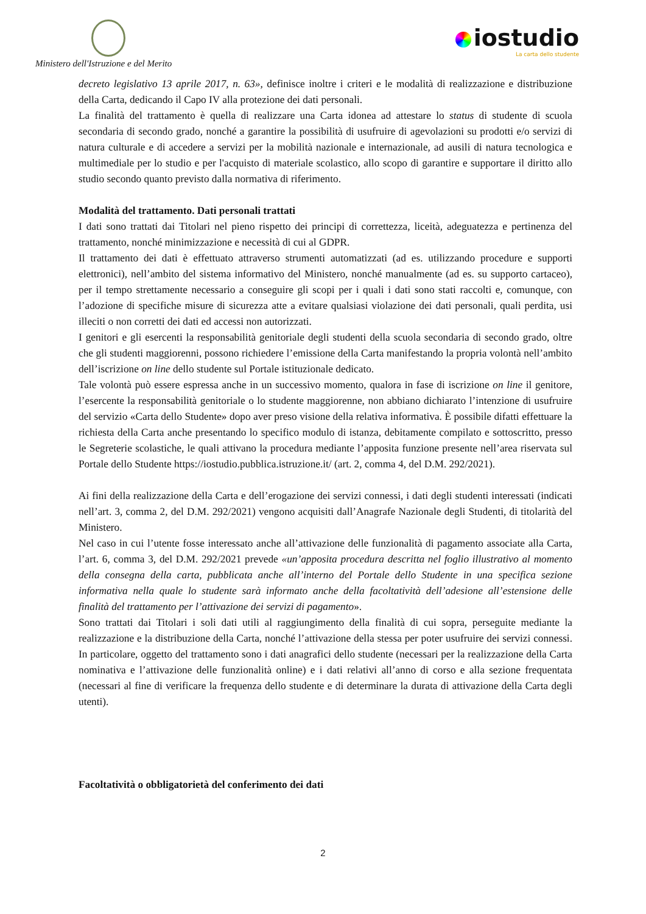Ministero dell'Istruzione e del Merito
iostudio
La carta dello studente
decreto legislativo 13 aprile 2017, n. 63», definisce inoltre i criteri e le modalità di realizzazione e distribuzione della Carta, dedicando il Capo IV alla protezione dei dati personali.
La finalità del trattamento è quella di realizzare una Carta idonea ad attestare lo status di studente di scuola secondaria di secondo grado, nonché a garantire la possibilità di usufruire di agevolazioni su prodotti e/o servizi di natura culturale e di accedere a servizi per la mobilità nazionale e internazionale, ad ausili di natura tecnologica e multimediale per lo studio e per l'acquisto di materiale scolastico, allo scopo di garantire e supportare il diritto allo studio secondo quanto previsto dalla normativa di riferimento.
Modalità del trattamento. Dati personali trattati
I dati sono trattati dai Titolari nel pieno rispetto dei principi di correttezza, liceità, adeguatezza e pertinenza del trattamento, nonché minimizzazione e necessità di cui al GDPR.
Il trattamento dei dati è effettuato attraverso strumenti automatizzati (ad es. utilizzando procedure e supporti elettronici), nell’ambito del sistema informativo del Ministero, nonché manualmente (ad es. su supporto cartaceo), per il tempo strettamente necessario a conseguire gli scopi per i quali i dati sono stati raccolti e, comunque, con l’adozione di specifiche misure di sicurezza atte a evitare qualsiasi violazione dei dati personali, quali perdita, usi illeciti o non corretti dei dati ed accessi non autorizzati.
I genitori e gli esercenti la responsabilità genitoriale degli studenti della scuola secondaria di secondo grado, oltre che gli studenti maggiorenni, possono richiedere l’emissione della Carta manifestando la propria volontà nell’ambito dell’iscrizione on line dello studente sul Portale istituzionale dedicato.
Tale volontà può essere espressa anche in un successivo momento, qualora in fase di iscrizione on line il genitore, l’esercente la responsabilità genitoriale o lo studente maggiorenne, non abbiano dichiarato l’intenzione di usufruire del servizio «Carta dello Studente» dopo aver preso visione della relativa informativa. È possibile difatti effettuare la richiesta della Carta anche presentando lo specifico modulo di istanza, debitamente compilato e sottoscritto, presso le Segreterie scolastiche, le quali attivano la procedura mediante l’apposita funzione presente nell’area riservata sul Portale dello Studente https://iostudio.pubblica.istruzione.it/ (art. 2, comma 4, del D.M. 292/2021).
Ai fini della realizzazione della Carta e dell’erogazione dei servizi connessi, i dati degli studenti interessati (indicati nell’art. 3, comma 2, del D.M. 292/2021) vengono acquisiti dall’Anagrafe Nazionale degli Studenti, di titolarità del Ministero.
Nel caso in cui l’utente fosse interessato anche all’attivazione delle funzionalità di pagamento associate alla Carta, l’art. 6, comma 3, del D.M. 292/2021 prevede «un’apposita procedura descritta nel foglio illustrativo al momento della consegna della carta, pubblicata anche all’interno del Portale dello Studente in una specifica sezione informativa nella quale lo studente sarà informato anche della facoltatività dell’adesione all’estensione delle finalità del trattamento per l’attivazione dei servizi di pagamento».
Sono trattati dai Titolari i soli dati utili al raggiungimento della finalità di cui sopra, perseguite mediante la realizzazione e la distribuzione della Carta, nonché l’attivazione della stessa per poter usufruire dei servizi connessi. In particolare, oggetto del trattamento sono i dati anagrafici dello studente (necessari per la realizzazione della Carta nominativa e l’attivazione delle funzionalità online) e i dati relativi all’anno di corso e alla sezione frequentata (necessari al fine di verificare la frequenza dello studente e di determinare la durata di attivazione della Carta degli utenti).
Facoltatività o obbligatorietà del conferimento dei dati
2